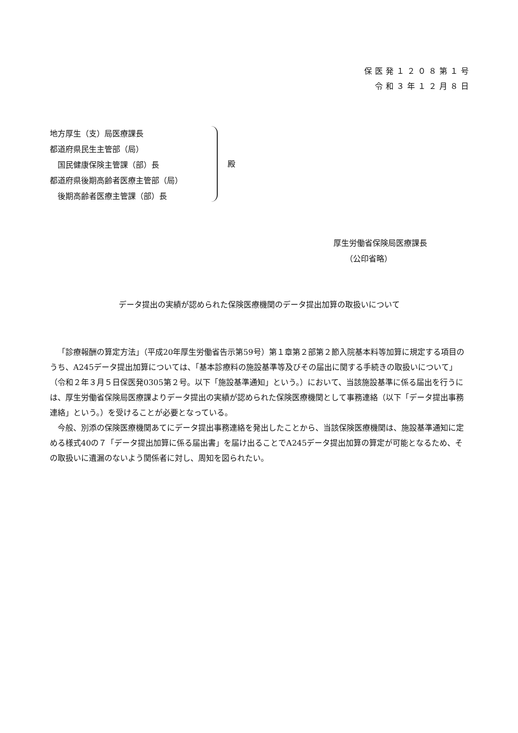保医発１２０８第１号
令和３年１２月８日
地方厚生（支）局医療課長
都道府県民生主管部（局）
　国民健康保険主管課（部）長
都道府県後期高齢者医療主管部（局）
　後期高齢者医療主管課（部）長
殿
厚生労働省保険局医療課長
　　（公印省略）
データ提出の実績が認められた保険医療機関のデータ提出加算の取扱いについて
「診療報酬の算定方法」（平成20年厚生労働省告示第59号）第１章第２部第２節入院基本料等加算に規定する項目のうち、A245データ提出加算については、「基本診療料の施設基準等及びその届出に関する手続きの取扱いについて」（令和２年３月５日保医発0305第２号。以下「施設基準通知」という。）において、当該施設基準に係る届出を行うには、厚生労働省保険局医療課よりデータ提出の実績が認められた保険医療機関として事務連絡（以下「データ提出事務連絡」という。）を受けることが必要となっている。
今般、別添の保険医療機関あてにデータ提出事務連絡を発出したことから、当該保険医療機関は、施設基準通知に定める様式40の７「データ提出加算に係る届出書」を届け出ることでA245データ提出加算の算定が可能となるため、その取扱いに遺漏のないよう関係者に対し、周知を図られたい。